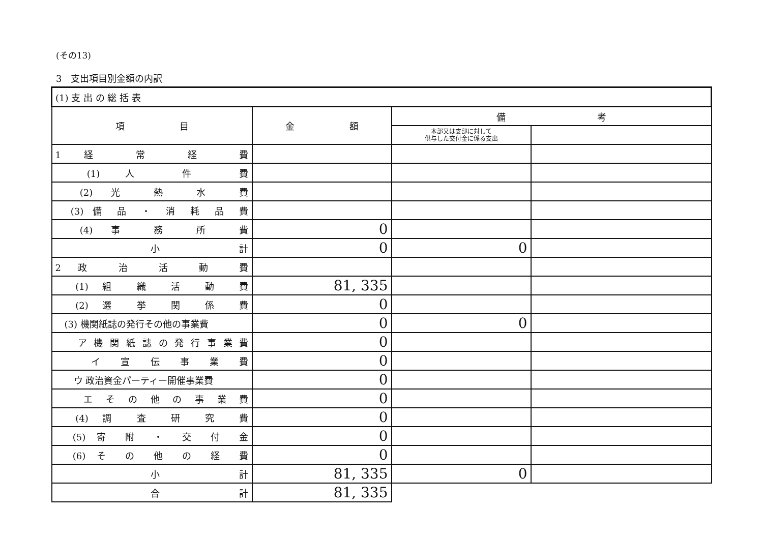(その13)
3　支出項目別金額の内訳
| (1) 支 出 の 総 括 表 | | | |
| --- | --- | --- | --- |
| 項 目 | 金 額 | 備 考 | |
| | | 本部又は支部に対して 供与した交付金に係る支出 | |
| 1 経 常 経 費 | | | |
| (1) 人 件 費 | | | |
| (2) 光 熱 水 費 | | | |
| (3) 備 品 ・ 消 耗 品 費 | | | |
| (4) 事 務 所 費 | 0 | | |
| 小 計 | 0 | 0 | |
| 2 政 治 活 動 費 | | | |
| (1) 組 織 活 動 費 | 81, 335 | | |
| (2) 選 挙 関 係 費 | 0 | | |
| (3) 機関紙誌の発行その他の事業費 | 0 | 0 | |
| ア 機 関 紙 誌 の 発 行 事 業 費 | 0 | | |
| イ 宣 伝 事 業 費 | 0 | | |
| ウ 政治資金パーティー開催事業費 | 0 | | |
| エ そ の 他 の 事 業 費 | 0 | | |
| (4) 調 査 研 究 費 | 0 | | |
| (5) 寄 附 ・ 交 付 金 | 0 | | |
| (6) そ の 他 の 経 費 | 0 | | |
| 小 計 | 81, 335 | 0 | |
| 合 計 | 81, 335 | | |